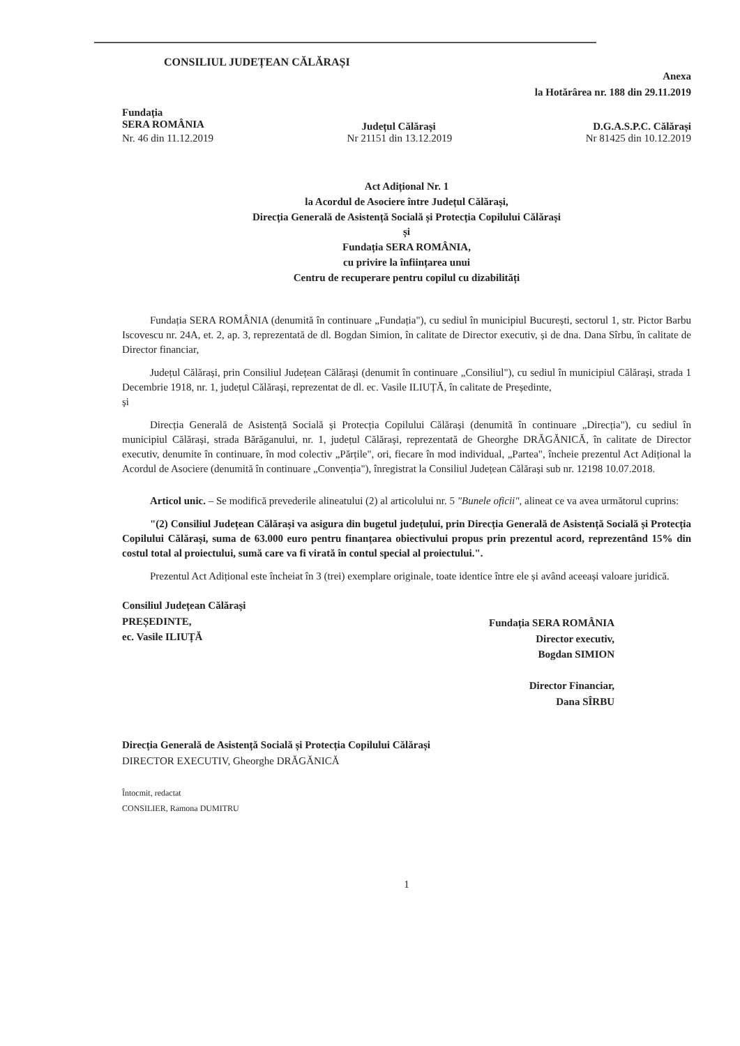CONSILIUL JUDEȚEAN CĂLĂRAȘI
Anexa
la Hotărârea nr. 188 din 29.11.2019
Fundația
SERA ROMÂNIA
Județul Călărași D.G.A.S.P.C. Călărași
Nr. 46 din 11.12.2019 Nr 21151 din 13.12.2019 Nr 81425 din 10.12.2019
Act Adițional Nr. 1
la Acordul de Asociere între Județul Călărași,
Direcția Generală de Asistență Socială și Protecția Copilului Călărași
și
Fundația SERA ROMÂNIA,
cu privire la înființarea unui
Centru de recuperare pentru copilul cu dizabilități
Fundația SERA ROMÂNIA (denumită în continuare „Fundația"), cu sediul în municipiul București, sectorul 1, str. Pictor Barbu Iscovescu nr. 24A, et. 2, ap. 3, reprezentată de dl. Bogdan Simion, în calitate de Director executiv, și de dna. Dana Sîrbu, în calitate de Director financiar,
Județul Călărași, prin Consiliul Județean Călărași (denumit în continuare „Consiliul"), cu sediul în municipiul Călărași, strada 1 Decembrie 1918, nr. 1, județul Călărași, reprezentat de dl. ec. Vasile ILIUȚĂ, în calitate de Președinte,
și
Direcția Generală de Asistență Socială și Protecția Copilului Călărași (denumită în continuare „Direcția"), cu sediul în municipiul Călărași, strada Bărăganului, nr. 1, județul Călărași, reprezentată de Gheorghe DRĂGĂNICĂ, în calitate de Director executiv, denumite în continuare, în mod colectiv „Părțile", ori, fiecare în mod individual, „Partea", încheie prezentul Act Adițional la Acordul de Asociere (denumită în continuare „Convenția"), înregistrat la Consiliul Județean Călărași sub nr. 12198 10.07.2018.
Articol unic. – Se modifică prevederile alineatului (2) al articolului nr. 5 "Bunele oficii", alineat ce va avea următorul cuprins:
"(2) Consiliul Județean Călărași va asigura din bugetul județului, prin Direcția Generală de Asistență Socială și Protecția Copilului Călărași, suma de 63.000 euro pentru finanțarea obiectivului propus prin prezentul acord, reprezentând 15% din costul total al proiectului, sumă care va fi virată în contul special al proiectului.".
Prezentul Act Adițional este încheiat în 3 (trei) exemplare originale, toate identice între ele și având aceeași valoare juridică.
Consiliul Județean Călărași
PREȘEDINTE,
ec. Vasile ILIUȚĂ
Fundația SERA ROMÂNIA
Director executiv,
Bogdan SIMION
Director Financiar,
Dana SÎRBU
Direcția Generală de Asistență Socială și Protecția Copilului Călărași
DIRECTOR EXECUTIV, Gheorghe DRĂGĂNICĂ
Întocmit, redactat
CONSILIER, Ramona DUMITRU
1